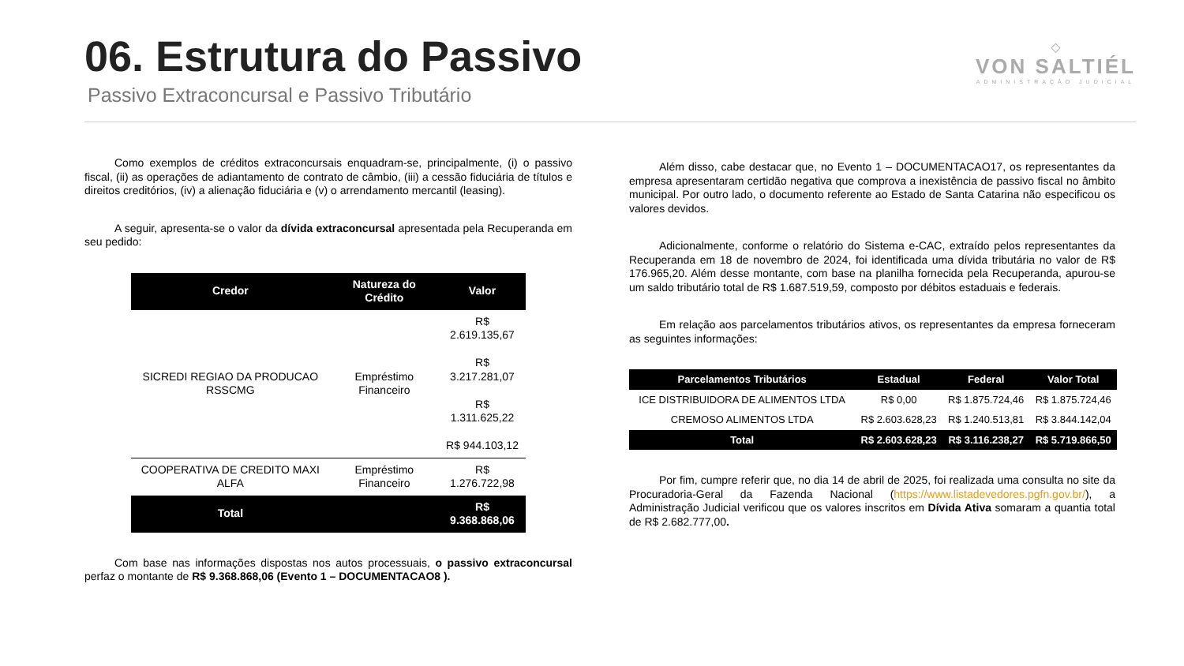06. Estrutura do Passivo
Passivo Extraconcursal e Passivo Tributário
◇
VON SALTIÉL
ADMINISTRAÇÃO JUDICIAL
Como exemplos de créditos extraconcursais enquadram-se, principalmente, (i) o passivo fiscal, (ii) as operações de adiantamento de contrato de câmbio, (iii) a cessão fiduciária de títulos e direitos creditórios, (iv) a alienação fiduciária e (v) o arrendamento mercantil (leasing).
A seguir, apresenta-se o valor da dívida extraconcursal apresentada pela Recuperanda em seu pedido:
| Credor | Natureza do Crédito | Valor |
| --- | --- | --- |
| SICREDI REGIAO DA PRODUCAO RSSCMG | Empréstimo Financeiro | R$ 2.619.135,67 R$ 3.217.281,07 R$ 1.311.625,22 R$ 944.103,12 |
| COOPERATIVA DE CREDITO MAXI ALFA | Empréstimo Financeiro | R$ 1.276.722,98 |
| Total | | R$ 9.368.868,06 |
Com base nas informações dispostas nos autos processuais, o passivo extraconcursal perfaz o montante de R$ 9.368.868,06 (Evento 1 – DOCUMENTACAO8 ).
Além disso, cabe destacar que, no Evento 1 – DOCUMENTACAO17, os representantes da empresa apresentaram certidão negativa que comprova a inexistência de passivo fiscal no âmbito municipal. Por outro lado, o documento referente ao Estado de Santa Catarina não especificou os valores devidos.
Adicionalmente, conforme o relatório do Sistema e-CAC, extraído pelos representantes da Recuperanda em 18 de novembro de 2024, foi identificada uma dívida tributária no valor de R$ 176.965,20. Além desse montante, com base na planilha fornecida pela Recuperanda, apurou-se um saldo tributário total de R$ 1.687.519,59, composto por débitos estaduais e federais.
Em relação aos parcelamentos tributários ativos, os representantes da empresa forneceram as seguintes informações:
| Parcelamentos Tributários | Estadual | Federal | Valor Total |
| --- | --- | --- | --- |
| ICE DISTRIBUIDORA DE ALIMENTOS LTDA | R$ 0,00 | R$ 1.875.724,46 | R$ 1.875.724,46 |
| CREMOSO ALIMENTOS LTDA | R$ 2.603.628,23 | R$ 1.240.513,81 | R$ 3.844.142,04 |
| Total | R$ 2.603.628,23 | R$ 3.116.238,27 | R$ 5.719.866,50 |
Por fim, cumpre referir que, no dia 14 de abril de 2025, foi realizada uma consulta no site da Procuradoria-Geral da Fazenda Nacional (https://www.listadevedores.pgfn.gov.br/), a Administração Judicial verificou que os valores inscritos em Dívida Ativa somaram a quantia total de R$ 2.682.777,00.